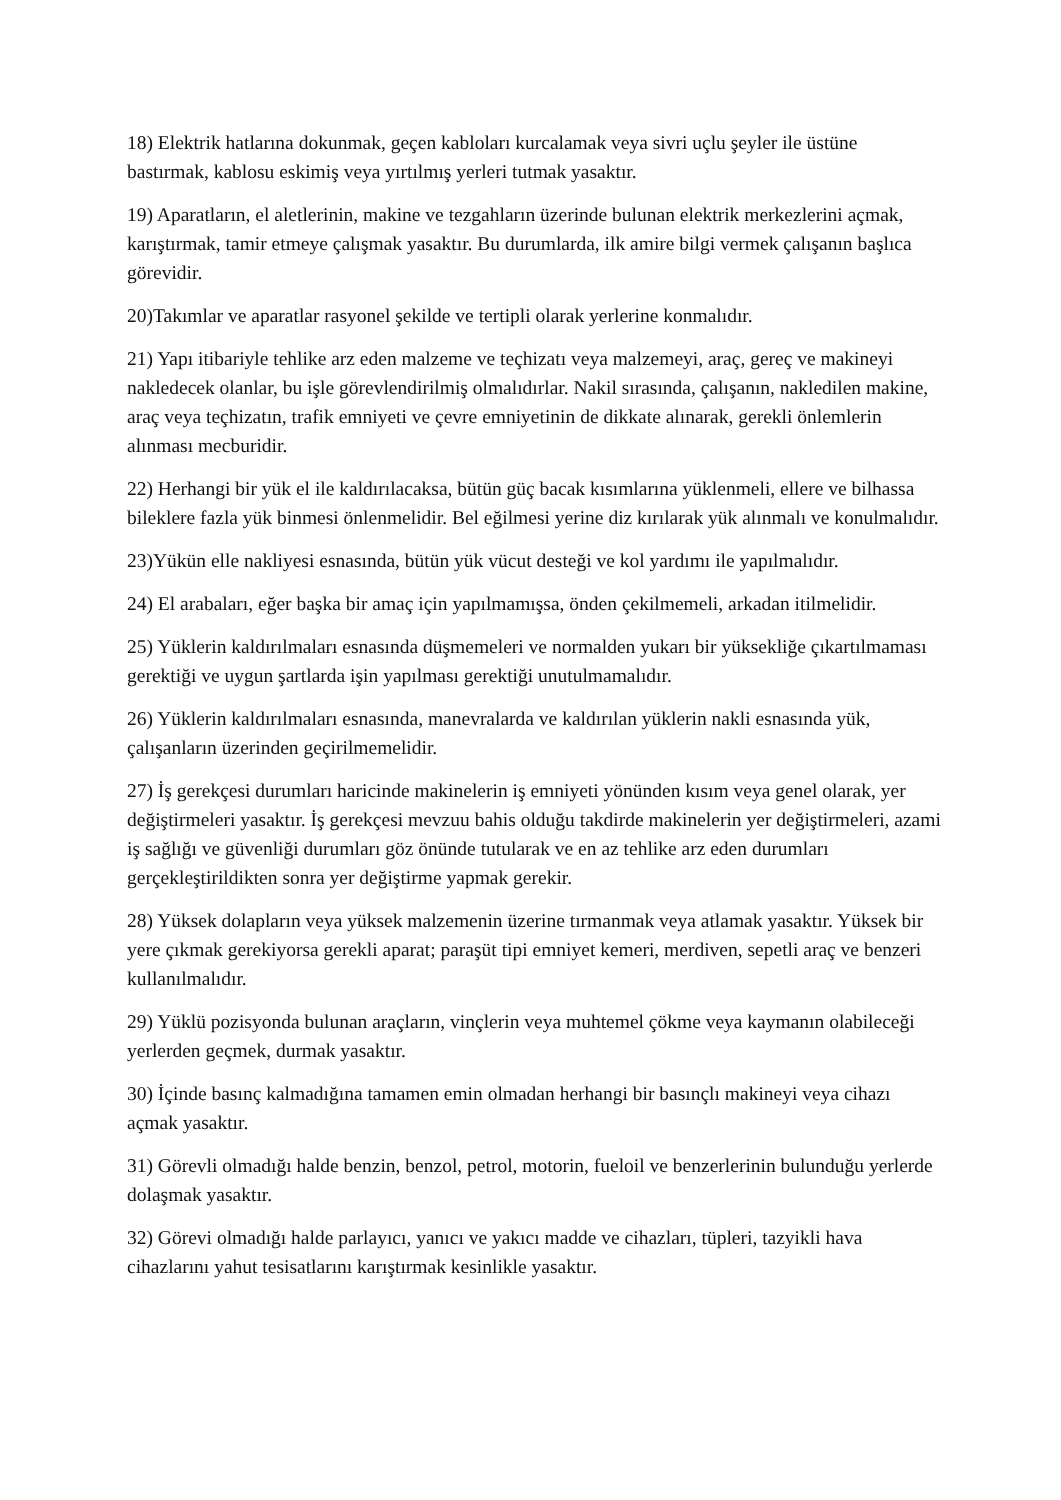18) Elektrik hatlarına dokunmak, geçen kabloları kurcalamak veya sivri uçlu şeyler ile üstüne bastırmak, kablosu eskimiş veya yırtılmış yerleri tutmak yasaktır.
19) Aparatların, el aletlerinin, makine ve tezgahların üzerinde bulunan elektrik merkezlerini açmak, karıştırmak, tamir etmeye çalışmak yasaktır. Bu durumlarda, ilk amire bilgi vermek çalışanın başlıca görevidir.
20)Takımlar ve aparatlar rasyonel şekilde ve tertipli olarak yerlerine konmalıdır.
21) Yapı itibariyle tehlike arz eden malzeme ve teçhizatı veya malzemeyi, araç, gereç ve makineyi nakledecek olanlar, bu işle görevlendirilmiş olmalıdırlar. Nakil sırasında, çalışanın, nakledilen makine, araç veya teçhizatın, trafik emniyeti ve çevre emniyetinin de dikkate alınarak, gerekli önlemlerin alınması mecburidir.
22) Herhangi bir yük el ile kaldırılacaksa, bütün güç bacak kısımlarına yüklenmeli, ellere ve bilhassa bileklere fazla yük binmesi önlenmelidir. Bel eğilmesi yerine diz kırılarak yük alınmalı ve konulmalıdır.
23)Yükün elle nakliyesi esnasında, bütün yük vücut desteği ve kol yardımı ile yapılmalıdır.
24) El arabaları, eğer başka bir amaç için yapılmamışsa, önden çekilmemeli, arkadan itilmelidir.
25) Yüklerin kaldırılmaları esnasında düşmemeleri ve normalden yukarı bir yüksekliğe çıkartılmaması gerektiği ve uygun şartlarda işin yapılması gerektiği unutulmamalıdır.
26) Yüklerin kaldırılmaları esnasında, manevralarda ve kaldırılan yüklerin nakli esnasında yük, çalışanların üzerinden geçirilmemelidir.
27) İş gerekçesi durumları haricinde makinelerin iş emniyeti yönünden kısım veya genel olarak, yer değiştirmeleri yasaktır. İş gerekçesi mevzuu bahis olduğu takdirde makinelerin yer değiştirmeleri, azami iş sağlığı ve güvenliği durumları göz önünde tutularak ve en az tehlike arz eden durumları gerçekleştirildikten sonra yer değiştirme yapmak gerekir.
28) Yüksek dolapların veya yüksek malzemenin üzerine tırmanmak veya atlamak yasaktır. Yüksek bir yere çıkmak gerekiyorsa gerekli aparat; paraşüt tipi emniyet kemeri, merdiven, sepetli araç ve benzeri kullanılmalıdır.
29) Yüklü pozisyonda bulunan araçların, vinçlerin veya muhtemel çökme veya kaymanın olabileceği yerlerden geçmek, durmak yasaktır.
30) İçinde basınç kalmadığına tamamen emin olmadan herhangi bir basınçlı makineyi veya cihazı açmak yasaktır.
31) Görevli olmadığı halde benzin, benzol, petrol, motorin, fueloil ve benzerlerinin bulunduğu yerlerde dolaşmak yasaktır.
32) Görevi olmadığı halde parlayıcı, yanıcı ve yakıcı madde ve cihazları, tüpleri, tazyikli hava cihazlarını yahut tesisatlarını karıştırmak kesinlikle yasaktır.